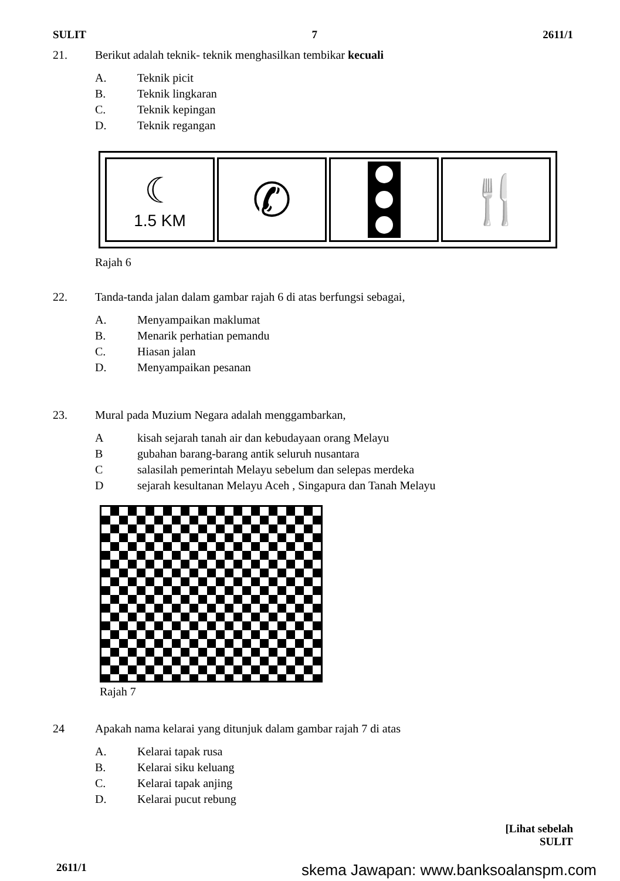SULIT 7 2611/1
21. Berikut adalah teknik- teknik menghasilkan tembikar kecuali
A. Teknik picit
B. Teknik lingkaran
C. Teknik kepingan
D. Teknik regangan
☾
1.5 KM
✆ 🍴
Rajah 6
22. Tanda-tanda jalan dalam gambar rajah 6 di atas berfungsi sebagai,
A. Menyampaikan maklumat
B. Menarik perhatian pemandu
C. Hiasan jalan
D. Menyampaikan pesanan
23. Mural pada Muzium Negara adalah menggambarkan,
Akisah sejarah tanah air dan kebudayaan orang Melayu
Bgubahan barang-barang antik seluruh nusantara
Csalasilah pemerintah Melayu sebelum dan selepas merdeka
Dsejarah kesultanan Melayu Aceh , Singapura dan Tanah Melayu
Rajah 7
24 Apakah nama kelarai yang ditunjuk dalam gambar rajah 7 di atas
A. Kelarai tapak rusa
B. Kelarai siku keluang
C. Kelarai tapak anjing
D. Kelarai pucut rebung
[Lihat sebelah
SULIT
2611/1 skema Jawapan: www.banksoalanspm.com